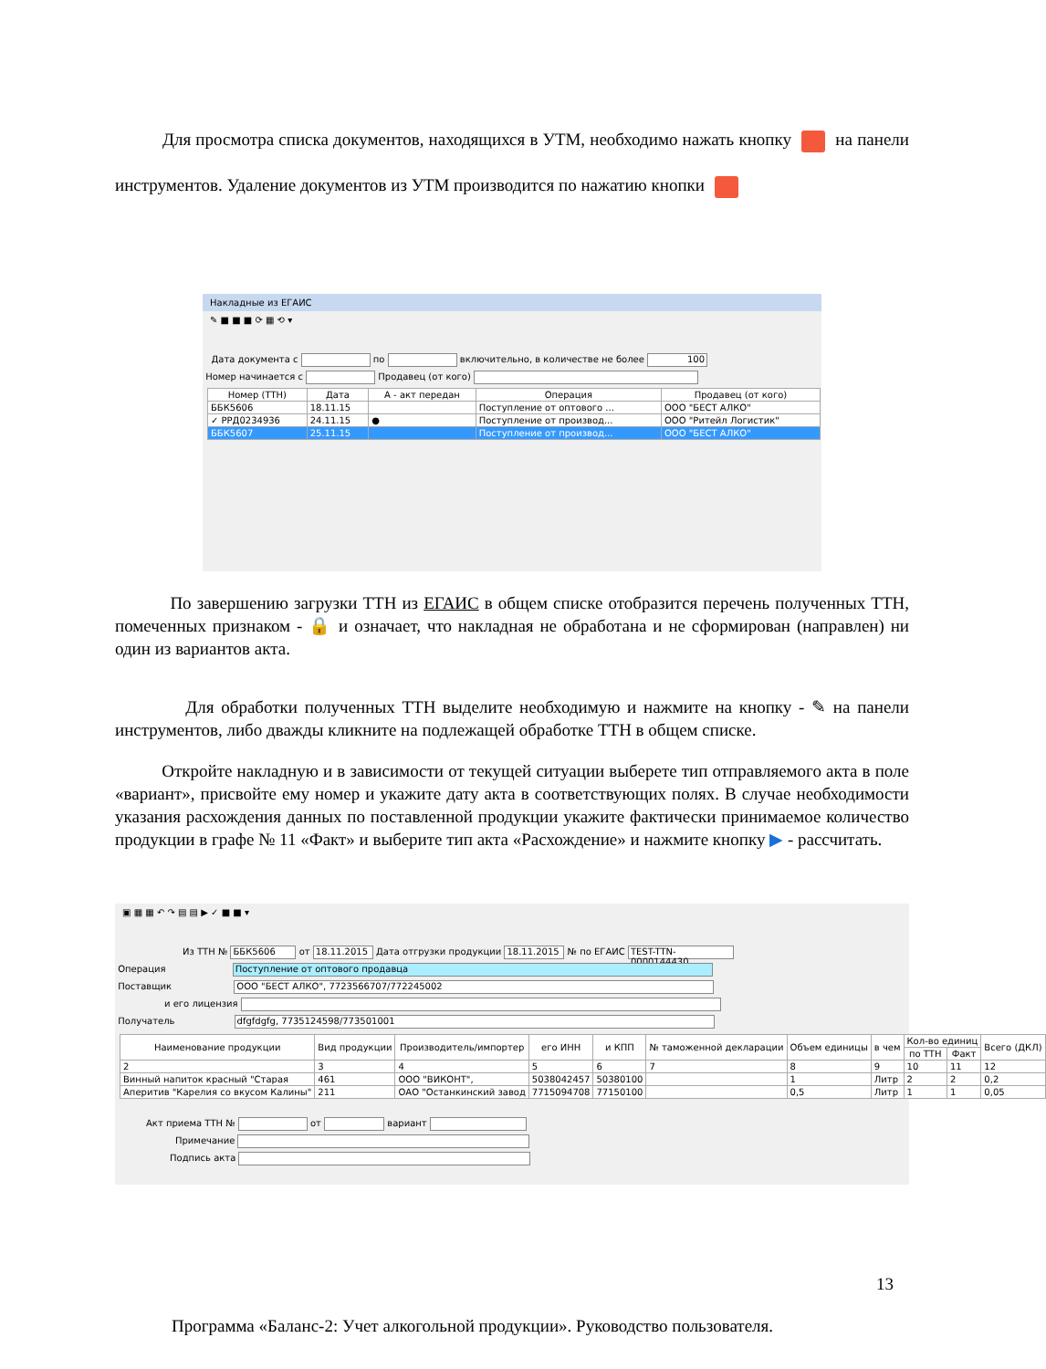Для просмотра списка документов, находящихся в УТМ, необходимо нажать кнопку на панели инструментов. Удаление документов из УТМ производится по нажатию кнопки
Накладные из ЕГАИС
✎ ■ ■ ■ ⟳ ▦ ⟲ ▾
Дата документа с по включительно, в количестве не более 100
Номер начинается с Продавец (от кого)
| Номер (ТТН) | Дата | А - акт передан | Операция | Продавец (от кого) |
| --- | --- | --- | --- | --- |
| ББК5606 | 18.11.15 | | Поступление от оптового ... | ООО "БЕСТ АЛКО" |
| ✓ РРД0234936 | 24.11.15 | ● | Поступление от производ... | ООО "Ритейл Логистик" |
| ББК5607 | 25.11.15 | | Поступление от производ... | ООО "БЕСТ АЛКО" |
По завершению загрузки ТТН из ЕГАИС в общем списке отобразится перечень полученных ТТН, помеченных признаком - 🔒 и означает, что накладная не обработана и не сформирован (направлен) ни один из вариантов акта.
Для обработки полученных ТТН выделите необходимую и нажмите на кнопку - ✎ на панели инструментов, либо дважды кликните на подлежащей обработке ТТН в общем списке.
Откройте накладную и в зависимости от текущей ситуации выберете тип отправляемого акта в поле «вариант», присвойте ему номер и укажите дату акта в соответствующих полях. В случае необходимости указания расхождения данных по поставленной продукции укажите фактически принимаемое количество продукции в графе № 11 «Факт» и выберите тип акта «Расхождение» и нажмите кнопку ▶ - рассчитать.
▣ ▦ ▦ ↶ ↷ ▤ ▤ ▶ ✓ ■ ■ ▾
Из ТТН № ББК5606 от 18.11.2015 Дата отгрузки продукции 18.11.2015 № по ЕГАИС TEST-TTN-0000144430
Операция Поступление от оптового продавца
Поставщик ООО "БЕСТ АЛКО", 7723566707/772245002
и его лицензия
Получатель dfgfdgfg, 7735124598/773501001
| Наименование продукции | Вид продукции | Производитель/импортер | его ИНН | и КПП | № таможенной декларации | Объем единицы | в чем | Кол-во единиц | | Всего (ДКЛ) |
| --- | --- | --- | --- | --- | --- | --- | --- | --- | --- | --- |
| | | | | | | | | по ТТН | Факт | |
| 2 | 3 | 4 | 5 | 6 | 7 | 8 | 9 | 10 | 11 | 12 |
| Винный напиток красный "Старая | 461 | ООО "ВИКОНТ", | 5038042457 | 50380100 | | 1 | Литр | 2 | 2 | 0,2 |
| Аперитив "Карелия со вкусом Калины" | 211 | ОАО "Останкинский завод | 7715094708 | 77150100 | | 0,5 | Литр | 1 | 1 | 0,05 |
Акт приема ТТН № от вариант
Примечание
Подпись акта
13
Программа «Баланс-2: Учет алкогольной продукции». Руководство пользователя.